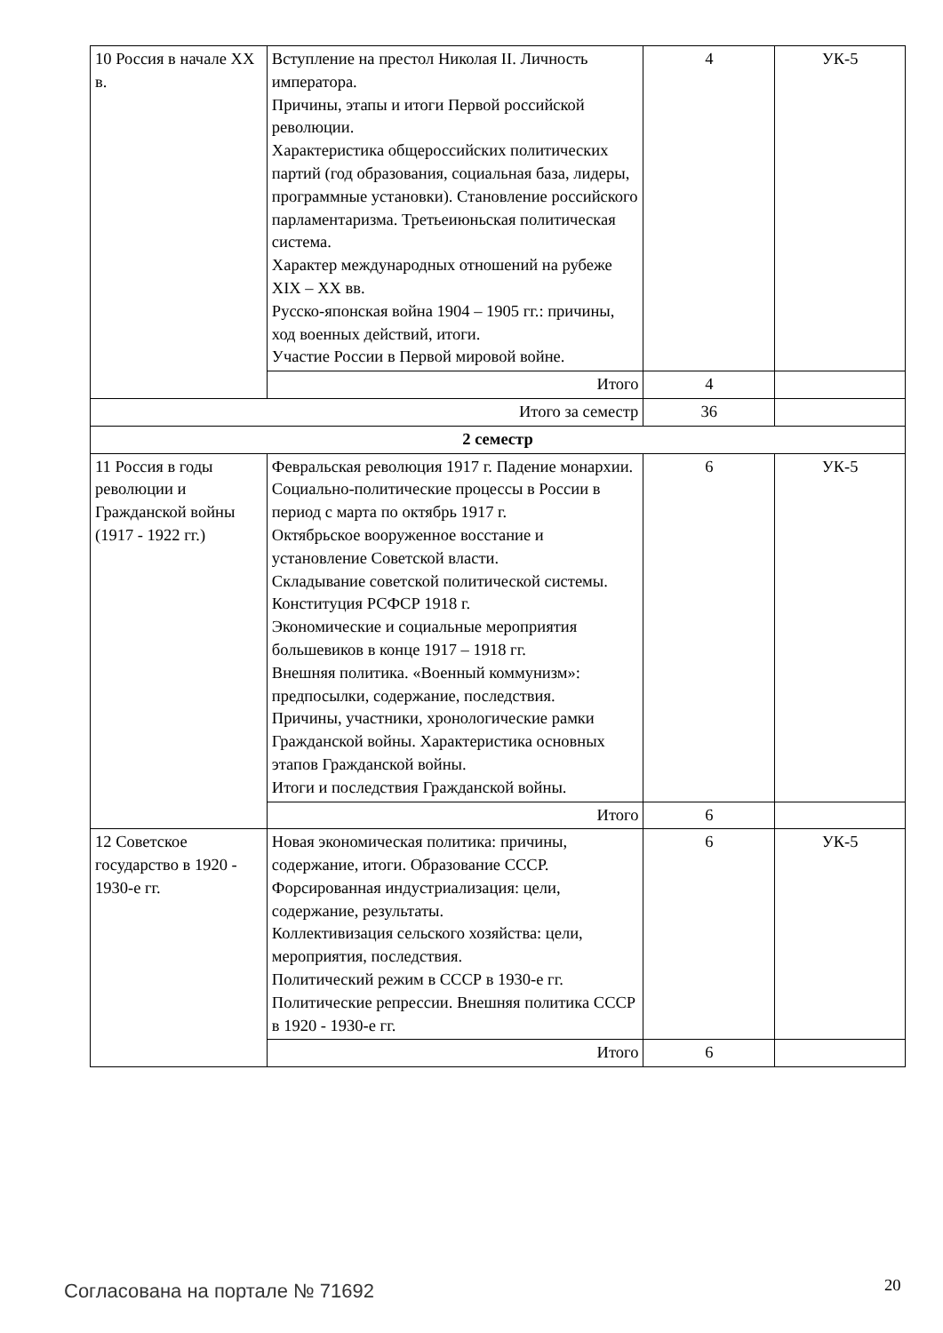| 10 Россия в начале XX в. | Вступление на престол Николая II. Личность императора. Причины, этапы и итоги Первой российской революции. Характеристика общероссийских политических партий (год образования, социальная база, лидеры, программные установки). Становление российского парламентаризма. Третьеиюньская политическая система. Характер международных отношений на рубеже XIX – XX вв. Русско-японская война 1904 – 1905 гг.: причины, ход военных действий, итоги. Участие России в Первой мировой войне. | 4 | УК-5 |
| | Итого | 4 | |
| Итого за семестр | | 36 | |
| 2 семестр | | | |
| 11 Россия в годы революции и Гражданской войны (1917 - 1922 гг.) | Февральская революция 1917 г. Падение монархии. Социально-политические процессы в России в период с марта по октябрь 1917 г. Октябрьское вооруженное восстание и установление Советской власти. Складывание советской политической системы. Конституция РСФСР 1918 г. Экономические и социальные мероприятия большевиков в конце 1917 – 1918 гг. Внешняя политика. «Военный коммунизм»: предпосылки, содержание, последствия. Причины, участники, хронологические рамки Гражданской войны. Характеристика основных этапов Гражданской войны. Итоги и последствия Гражданской войны. | 6 | УК-5 |
| | Итого | 6 | |
| 12 Советское государство в 1920 - 1930-е гг. | Новая экономическая политика: причины, содержание, итоги. Образование СССР. Форсированная индустриализация: цели, содержание, результаты. Коллективизация сельского хозяйства: цели, мероприятия, последствия. Политический режим в СССР в 1930-е гг. Политические репрессии. Внешняя политика СССР в 1920 - 1930-е гг. | 6 | УК-5 |
| | Итого | 6 | |
Согласована на портале № 71692 20